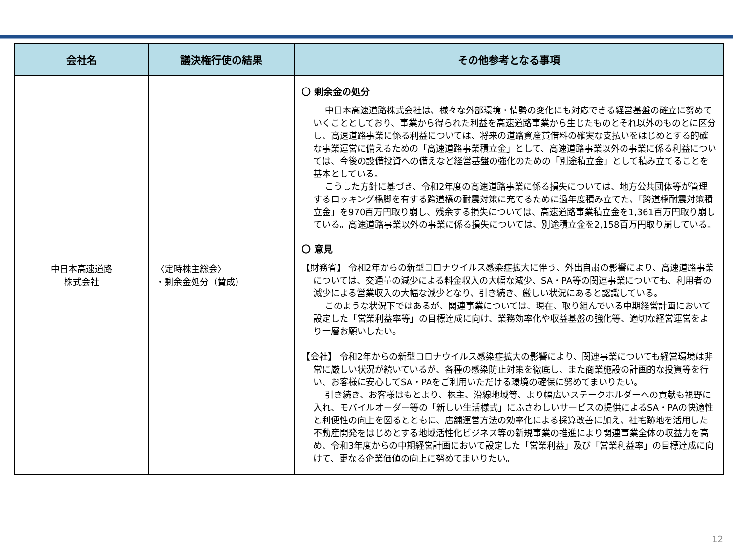| 会社名 | 議決権行使の結果 | その他参考となる事項 |
| --- | --- | --- |
| 中日本高速道路 株式会社 | 〈定時株主総会〉 ・剰余金処分（賛成） | 〇 剰余金の処分 中日本高速道路株式会社は、様々な外部環境・情勢の変化にも対応できる経営基盤の確立に努めていくこととしており、事業から得られた利益を高速道路事業から生じたものとそれ以外のものとに区分し、高速道路事業に係る利益については、将来の道路資産賃借料の確実な支払いをはじめとする的確な事業運営に備えるための「高速道路事業積立金」として、高速道路事業以外の事業に係る利益については、今後の設備投資への備えなど経営基盤の強化のための「別途積立金」として積み立てることを基本としている。 こうした方針に基づき、令和2年度の高速道路事業に係る損失については、地方公共団体等が管理するロッキング橋脚を有する跨道橋の耐震対策に充てるために過年度積み立てた、「跨道橋耐震対策積立金」を970百万円取り崩し、残余する損失については、高速道路事業積立金を1,361百万円取り崩している。高速道路事業以外の事業に係る損失については、別途積立金を2,158百万円取り崩している。 〇 意見 【財務省】 令和2年からの新型コロナウイルス感染症拡大に伴う、外出自粛の影響により、高速道路事業については、交通量の減少による料金収入の大幅な減少、SA・PA等の関連事業についても、利用者の減少による営業収入の大幅な減少となり、引き続き、厳しい状況にあると認識している。 このような状況下ではあるが、関連事業については、現在、取り組んでいる中期経営計画において設定した「営業利益率等」の目標達成に向け、業務効率化や収益基盤の強化等、適切な経営運営をより一層お願いしたい。 【会社】 令和2年からの新型コロナウイルス感染症拡大の影響により、関連事業についても経営環境は非常に厳しい状況が続いているが、各種の感染防止対策を徹底し、また商業施設の計画的な投資等を行い、お客様に安心してSA・PAをご利用いただける環境の確保に努めてまいりたい。 引き続き、お客様はもとより、株主、沿線地域等、より幅広いステークホルダーへの貢献も視野に入れ、モバイルオーダー等の「新しい生活様式」にふさわしいサービスの提供によるSA・PAの快適性と利便性の向上を図るとともに、店舗運営方法の効率化による採算改善に加え、社宅跡地を活用した不動産開発をはじめとする地域活性化ビジネス等の新規事業の推進により関連事業全体の収益力を高め、令和3年度からの中期経営計画において設定した「営業利益」及び「営業利益率」の目標達成に向けて、更なる企業価値の向上に努めてまいりたい。 |
12